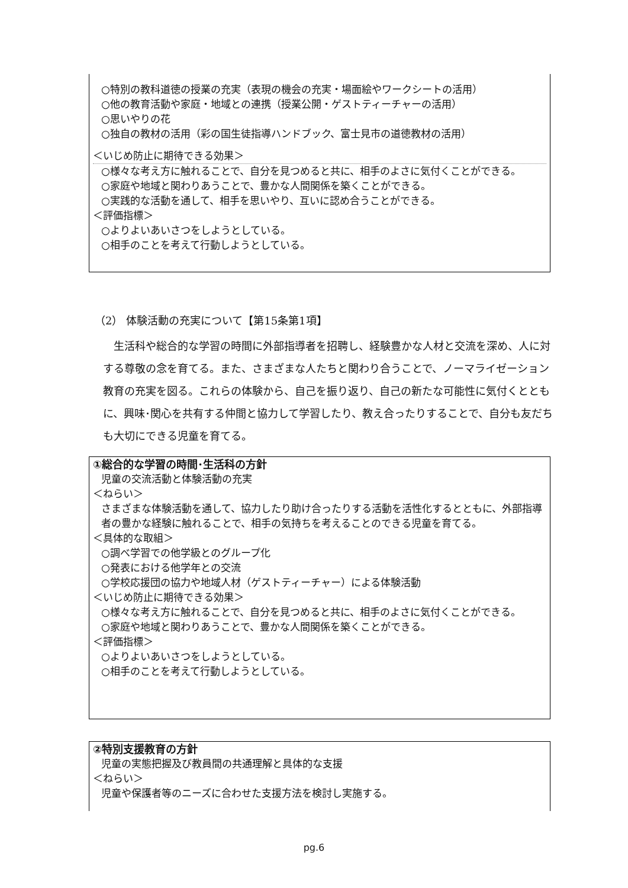○特別の教科道徳の授業の充実（表現の機会の充実・場面絵やワークシートの活用）
○他の教育活動や家庭・地域との連携（授業公開・ゲストティーチャーの活用）
○思いやりの花
○独自の教材の活用（彩の国生徒指導ハンドブック、富士見市の道徳教材の活用）
＜いじめ防止に期待できる効果＞
○様々な考え方に触れることで、自分を見つめると共に、相手のよさに気付くことができる。
○家庭や地域と関わりあうことで、豊かな人間関係を築くことができる。
○実践的な活動を通して、相手を思いやり、互いに認め合うことができる。
＜評価指標＞
○よりよいあいさつをしようとしている。
○相手のことを考えて行動しようとしている。
（2） 体験活動の充実について【第15条第1項】
　生活科や総合的な学習の時間に外部指導者を招聘し、経験豊かな人材と交流を深め、人に対する尊敬の念を育てる。また、さまざまな人たちと関わり合うことで、ノーマライゼーション教育の充実を図る。これらの体験から、自己を振り返り、自己の新たな可能性に気付くとともに、興味･関心を共有する仲間と協力して学習したり、教え合ったりすることで、自分も友だちも大切にできる児童を育てる。
①総合的な学習の時間･生活科の方針
児童の交流活動と体験活動の充実
＜ねらい＞
さまざまな体験活動を通して、協力したり助け合ったりする活動を活性化するとともに、外部指導者の豊かな経験に触れることで、相手の気持ちを考えることのできる児童を育てる。
＜具体的な取組＞
○調べ学習での他学級とのグループ化
○発表における他学年との交流
○学校応援団の協力や地域人材（ゲストティーチャー）による体験活動
＜いじめ防止に期待できる効果＞
○様々な考え方に触れることで、自分を見つめると共に、相手のよさに気付くことができる。
○家庭や地域と関わりあうことで、豊かな人間関係を築くことができる。
＜評価指標＞
○よりよいあいさつをしようとしている。
○相手のことを考えて行動しようとしている。
②特別支援教育の方針
児童の実態把握及び教員間の共通理解と具体的な支援
＜ねらい＞
児童や保護者等のニーズに合わせた支援方法を検討し実施する。
pg.6